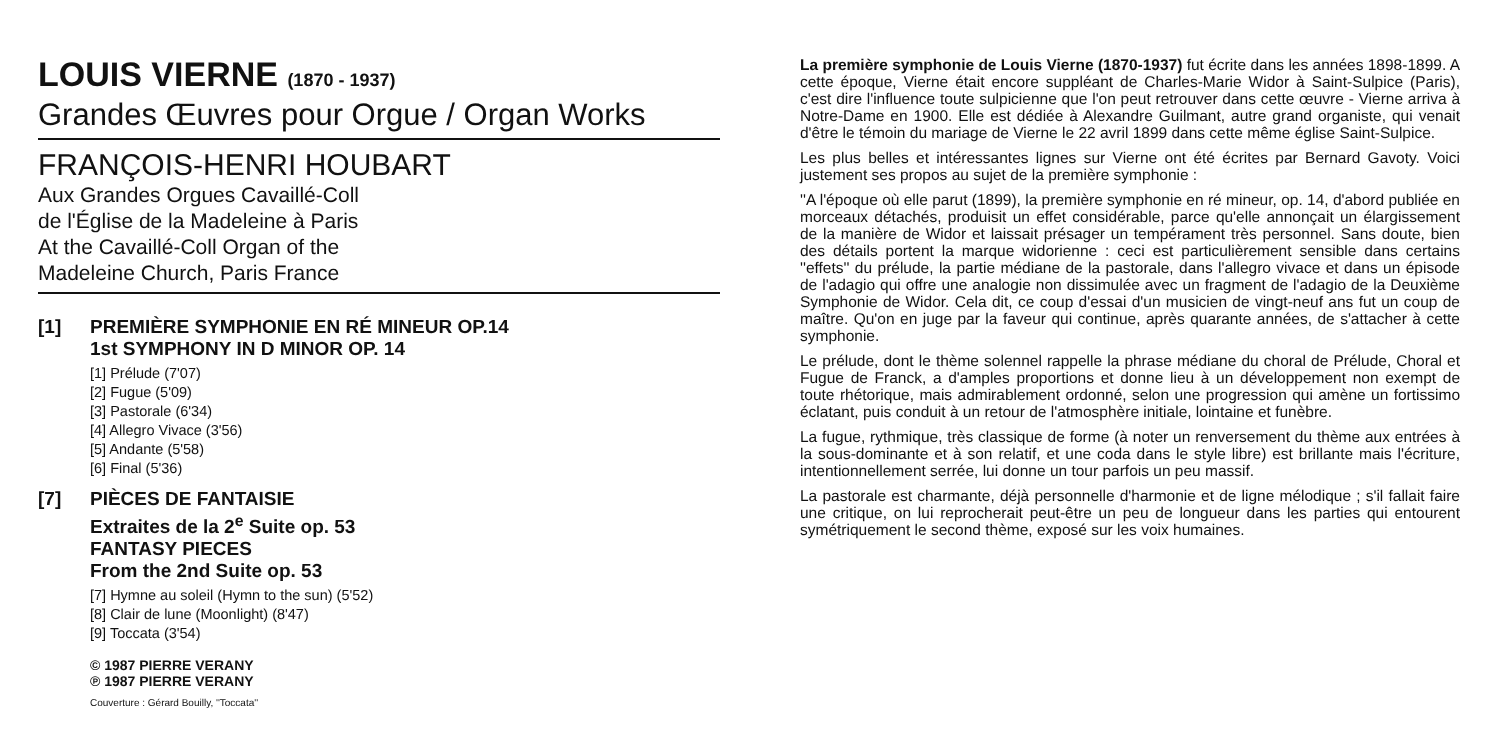LOUIS VIERNE (1870 - 1937)
Grandes Œuvres pour Orgue / Organ Works
FRANÇOIS-HENRI HOUBART
Aux Grandes Orgues Cavaillé-Coll
de l'Église de la Madeleine à Paris
At the Cavaillé-Coll Organ of the
Madeleine Church, Paris France
[1] PREMIÈRE SYMPHONIE EN RÉ MINEUR OP.14
1st SYMPHONY IN D MINOR OP. 14
[1] Prélude (7'07)
[2] Fugue (5'09)
[3] Pastorale (6'34)
[4] Allegro Vivace (3'56)
[5] Andante (5'58)
[6] Final (5'36)
[7] PIÈCES DE FANTAISIE
Extraites de la 2<sup>e</sup> Suite op. 53
FANTASY PIECES
From the 2nd Suite op. 53
[7] Hymne au soleil (Hymn to the sun) (5'52)
[8] Clair de lune (Moonlight) (8'47)
[9] Toccata (3'54)
© 1987 PIERRE VERANY
℗ 1987 PIERRE VERANY
Couverture : Gérard Bouilly, ''Toccata''
La première symphonie de Louis Vierne (1870-1937) fut écrite dans les années 1898-1899. A cette époque, Vierne était encore suppléant de Charles-Marie Widor à Saint-Sulpice (Paris), c'est dire l'influence toute sulpicienne que l'on peut retrouver dans cette œuvre - Vierne arriva à Notre-Dame en 1900. Elle est dédiée à Alexandre Guilmant, autre grand organiste, qui venait d'être le témoin du mariage de Vierne le 22 avril 1899 dans cette même église Saint-Sulpice.
Les plus belles et intéressantes lignes sur Vierne ont été écrites par Bernard Gavoty. Voici justement ses propos au sujet de la première symphonie :
''A l'époque où elle parut (1899), la première symphonie en ré mineur, op. 14, d'abord publiée en morceaux détachés, produisit un effet considérable, parce qu'elle annonçait un élargissement de la manière de Widor et laissait présager un tempérament très personnel. Sans doute, bien des détails portent la marque widorienne : ceci est particulièrement sensible dans certains ''effets'' du prélude, la partie médiane de la pastorale, dans l'allegro vivace et dans un épisode de l'adagio qui offre une analogie non dissimulée avec un fragment de l'adagio de la Deuxième Symphonie de Widor. Cela dit, ce coup d'essai d'un musicien de vingt-neuf ans fut un coup de maître. Qu'on en juge par la faveur qui continue, après quarante années, de s'attacher à cette symphonie.
Le prélude, dont le thème solennel rappelle la phrase médiane du choral de Prélude, Choral et Fugue de Franck, a d'amples proportions et donne lieu à un développement non exempt de toute rhétorique, mais admirablement ordonné, selon une progression qui amène un fortissimo éclatant, puis conduit à un retour de l'atmosphère initiale, lointaine et funèbre.
La fugue, rythmique, très classique de forme (à noter un renversement du thème aux entrées à la sous-dominante et à son relatif, et une coda dans le style libre) est brillante mais l'écriture, intentionnellement serrée, lui donne un tour parfois un peu massif.
La pastorale est charmante, déjà personnelle d'harmonie et de ligne mélodique ; s'il fallait faire une critique, on lui reprocherait peut-être un peu de longueur dans les parties qui entourent symétriquement le second thème, exposé sur les voix humaines.